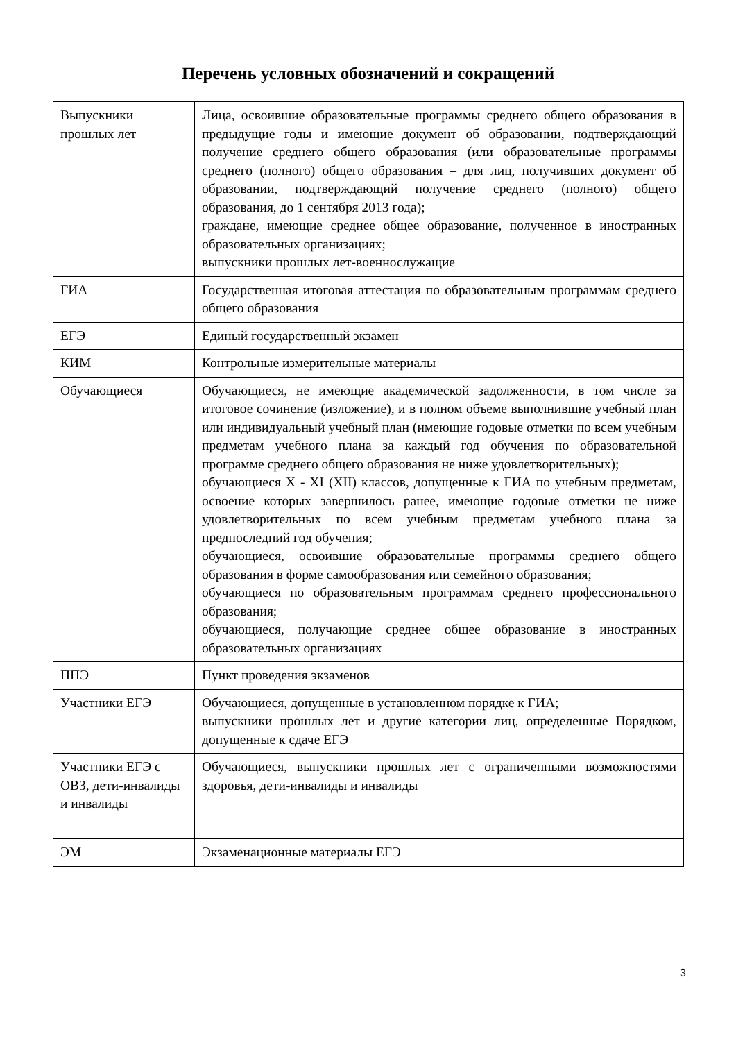Перечень условных обозначений и сокращений
| Выпускники прошлых лет | Лица, освоившие образовательные программы среднего общего образования в предыдущие годы и имеющие документ об образовании, подтверждающий получение среднего общего образования (или образовательные программы среднего (полного) общего образования – для лиц, получивших документ об образовании, подтверждающий получение среднего (полного) общего образования, до 1 сентября 2013 года); граждане, имеющие среднее общее образование, полученное в иностранных образовательных организациях; выпускники прошлых лет-военнослужащие |
| ГИА | Государственная итоговая аттестация по образовательным программам среднего общего образования |
| ЕГЭ | Единый государственный экзамен |
| КИМ | Контрольные измерительные материалы |
| Обучающиеся | Обучающиеся, не имеющие академической задолженности, в том числе за итоговое сочинение (изложение), и в полном объеме выполнившие учебный план или индивидуальный учебный план (имеющие годовые отметки по всем учебным предметам учебного плана за каждый год обучения по образовательной программе среднего общего образования не ниже удовлетворительных); обучающиеся X - XI (XII) классов, допущенные к ГИА по учебным предметам, освоение которых завершилось ранее, имеющие годовые отметки не ниже удовлетворительных по всем учебным предметам учебного плана за предпоследний год обучения; обучающиеся, освоившие образовательные программы среднего общего образования в форме самообразования или семейного образования; обучающиеся по образовательным программам среднего профессионального образования; обучающиеся, получающие среднее общее образование в иностранных образовательных организациях |
| ППЭ | Пункт проведения экзаменов |
| Участники ЕГЭ | Обучающиеся, допущенные в установленном порядке к ГИА; выпускники прошлых лет и другие категории лиц, определенные Порядком, допущенные к сдаче ЕГЭ |
| Участники ЕГЭ с ОВЗ, дети-инвалиды и инвалиды | Обучающиеся, выпускники прошлых лет с ограниченными возможностями здоровья, дети-инвалиды и инвалиды |
| ЭМ | Экзаменационные материалы ЕГЭ |
3